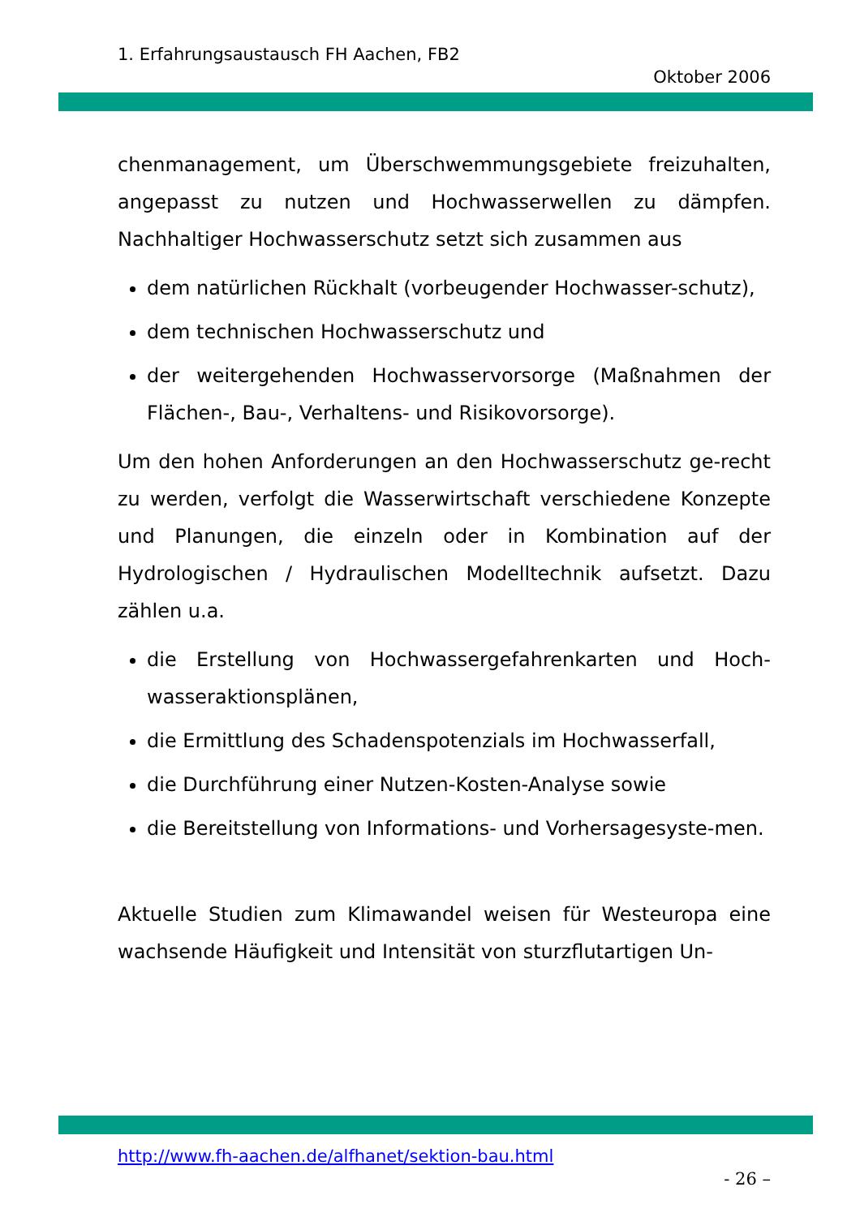1. Erfahrungsaustausch FH Aachen, FB2
Oktober 2006
chenmanagement, um Überschwemmungsgebiete freizuhalten, angepasst zu nutzen und Hochwasserwellen zu dämpfen. Nachhaltiger Hochwasserschutz setzt sich zusammen aus
dem natürlichen Rückhalt (vorbeugender Hochwasser-schutz),
dem technischen Hochwasserschutz und
der weitergehenden Hochwasservorsorge (Maßnahmen der Flächen-, Bau-, Verhaltens- und Risikovorsorge).
Um den hohen Anforderungen an den Hochwasserschutz ge-recht zu werden, verfolgt die Wasserwirtschaft verschiedene Konzepte und Planungen, die einzeln oder in Kombination auf der Hydrologischen / Hydraulischen Modelltechnik aufsetzt. Dazu zählen u.a.
die Erstellung von Hochwassergefahrenkarten und Hoch-wasseraktionsplänen,
die Ermittlung des Schadenspotenzials im Hochwasserfall,
die Durchführung einer Nutzen-Kosten-Analyse sowie
die Bereitstellung von Informations- und Vorhersagesyste-men.
Aktuelle Studien zum Klimawandel weisen für Westeuropa eine wachsende Häufigkeit und Intensität von sturzflutartigen Un-
http://www.fh-aachen.de/alfhanet/sektion-bau.html
- 26 –